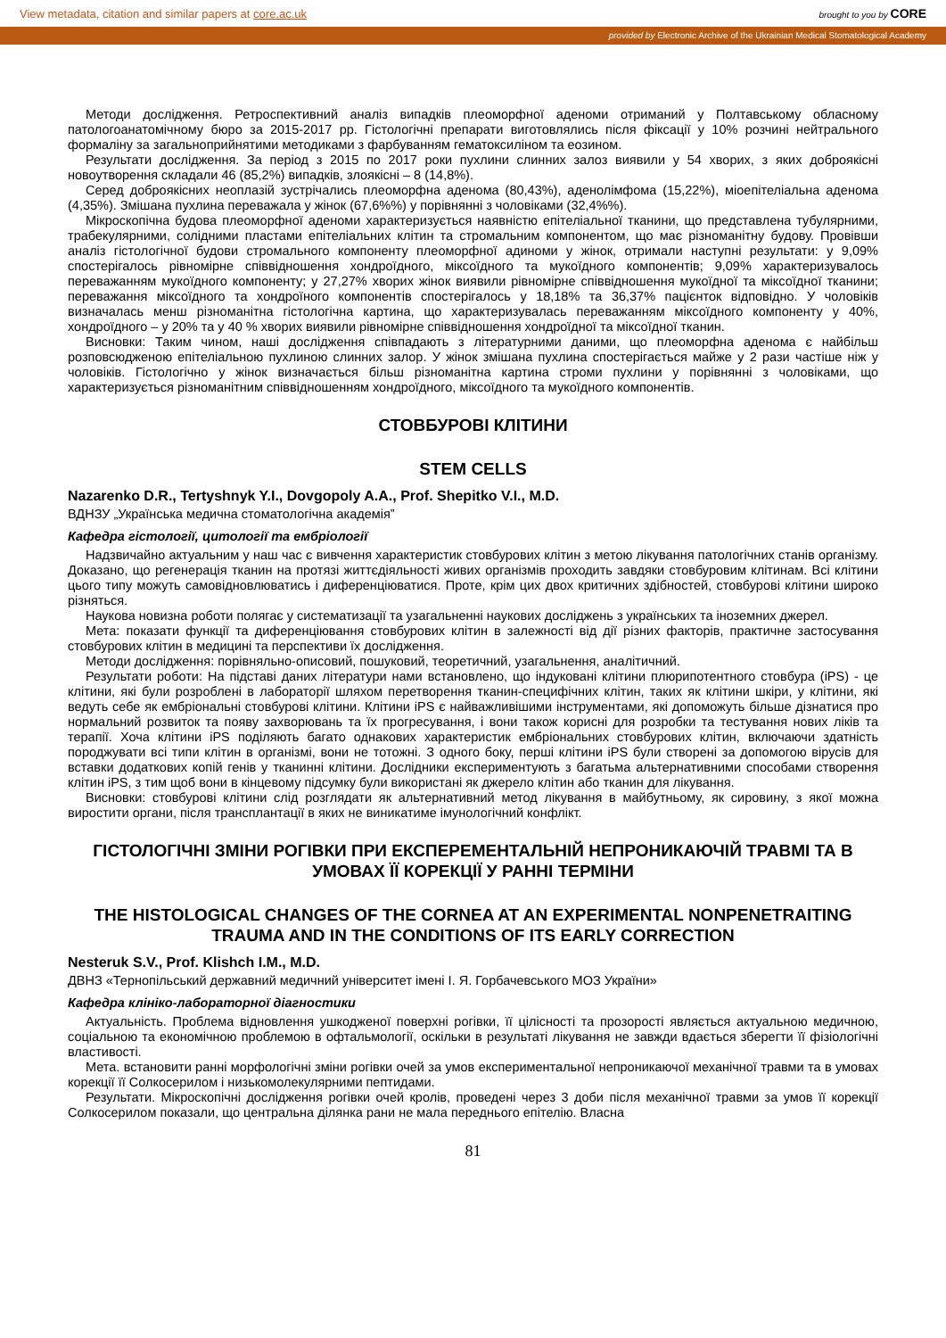View metadata, citation and similar papers at core.ac.uk brought to you by CORE
provided by Electronic Archive of the Ukrainian Medical Stomatological Academy
Методи дослідження. Ретроспективний аналіз випадків плеоморфної аденоми отриманий у Полтавському обласному патологоанатомічному бюро за 2015-2017 рр. Гістологічні препарати виготовлялись після фіксації у 10% розчині нейтрального формаліну за загальноприйнятими методиками з фарбуванням гематоксиліном та еозином.
Результати дослідження. За період з 2015 по 2017 роки пухлини слинних залоз виявили у 54 хворих, з яких доброякісні новоутворення складали 46 (85,2%) випадків, злоякісні – 8 (14,8%).
Серед доброякісних неоплазій зустрічались плеоморфна аденома (80,43%), аденолімфома (15,22%), міоепітеліальна аденома (4,35%). Змішана пухлина переважала у жінок (67,6%%) у порівнянні з чоловіками (32,4%%).
Мікроскопічна будова плеоморфної аденоми характеризується наявністю епітеліальної тканини, що представлена тубулярними, трабекулярними, солідними пластами епітеліальних клітин та стромальним компонентом, що має різноманітну будову. Провівши аналіз гістологічної будови стромального компоненту плеоморфної адиноми у жінок, отримали наступні результати: у 9,09% спостерігалось рівномірне співвідношення хондроїдного, міксоїдного та мукоїдного компонентів; 9,09% характеризувалось переважанням мукоїдного компоненту; у 27,27% хворих жінок виявили рівномірне співвідношення мукоїдної та міксоїдної тканини; переважання міксоїдного та хондроїного компонентів спостерігалось у 18,18% та 36,37% пацієнток відповідно. У чоловіків визначалась менш різноманітна гістологічна картина, що характеризувалась переважанням міксоїдного компоненту у 40%, хондроїдного – у 20% та у 40 % хворих виявили рівномірне співвідношення хондроїдної та міксоїдної тканин.
Висновки: Таким чином, наші дослідження співпадають з літературними даними, що плеоморфна аденома є найбільш розповсюдженою епітеліальною пухлиною слинних залор. У жінок змішана пухлина спостерігається майже у 2 рази частіше ніж у чоловіків. Гістологічно у жінок визначається більш різноманітна картина строми пухлини у порівнянні з чоловіками, що характеризується різноманітним співвідношенням хондроїдного, міксоїдного та мукоїдного компонентів.
СТОВБУРОВІ КЛІТИНИ
STEM CELLS
Nazarenko D.R., Tertyshnyk Y.I., Dovgopoly A.A., Prof. Shepitko V.I., M.D.
ВДНЗУ „Українська медична стоматологічна академія”
Кафедра гістології, цитології та ембріології
Надзвичайно актуальним у наш час є вивчення характеристик стовбурових клітин з метою лікування патологічних станів організму. Доказано, що регенерація тканин на протязі життєдіяльності живих організмів проходить завдяки стовбуровим клітинам. Всі клітини цього типу можуть самовідновлюватись і диференціюватися. Проте, крім цих двох критичних здібностей, стовбурові клітини широко різняться.
Наукова новизна роботи полягає у систематизації та узагальненні наукових досліджень з українських та іноземних джерел.
Мета: показати функції та диференціювання стовбурових клітин в залежності від дії різних факторів, практичне застосування стовбурових клітин в медицині та перспективи їх дослідження.
Методи дослідження: порівняльно-описовий, пошуковий, теоретичний, узагальнення, аналітичний.
Результати роботи: На підставі даних літератури нами встановлено, що індуковані клітини плюрипотентного стовбура (iPS) - це клітини, які були розроблені в лабораторії шляхом перетворення тканин-специфічних клітин, таких як клітини шкіри, у клітини, які ведуть себе як ембріональні стовбурові клітини. Клітини iPS є найважливішими інструментами, які допоможуть більше дізнатися про нормальний розвиток та появу захворювань та їх прогресування, і вони також корисні для розробки та тестування нових ліків та терапії. Хоча клітини iPS поділяють багато однакових характеристик ембріональних стовбурових клітин, включаючи здатність породжувати всі типи клітин в організмі, вони не тотожні. З одного боку, перші клітини iPS були створені за допомогою вірусів для вставки додаткових копій генів у тканинні клітини. Дослідники експериментують з багатьма альтернативними способами створення клітин iPS, з тим щоб вони в кінцевому підсумку були використані як джерело клітин або тканин для лікування.
Висновки: стовбурові клітини слід розглядати як альтернативний метод лікування в майбутньому, як сировину, з якої можна виростити органи, після трансплантації в яких не виникатиме імунологічний конфлікт.
ГІСТОЛОГІЧНІ ЗМІНИ РОГІВКИ ПРИ ЕКСПЕРЕМЕНТАЛЬНІЙ НЕПРОНИКАЮЧІЙ ТРАВМІ ТА В УМОВАХ ЇЇ КОРЕКЦІЇ У РАННІ ТЕРМІНИ
THE HISTOLOGICAL CHANGES OF THE CORNEA AT AN EXPERIMENTAL NONPENETRAITING TRAUMA AND IN THE CONDITIONS OF ITS EARLY CORRECTION
Nesteruk S.V., Prof. Klishch I.M., M.D.
ДВНЗ «Тернопільський державний медичний університет імені І. Я. Горбачевського МОЗ України»
Кафедра клініко-лабораторної діагностики
Актуальність. Проблема відновлення ушкодженої поверхні рогівки, її цілісності та прозорості являється актуальною медичною, соціальною та економічною проблемою в офтальмології, оскільки в результаті лікування не завжди вдається зберегти її фізіологічні властивості.
Мета. встановити ранні морфологічні зміни рогівки очей за умов експериментальної непроникаючої механічної травми та в умовах корекції її Солкосерилом і низькомолекулярними пептидами.
Результати. Мікроскопічні дослідження рогівки очей кролів, проведені через 3 доби після механічної травми за умов її корекції Солкосерилом показали, що центральна ділянка рани не мала переднього епітелію. Власна
81